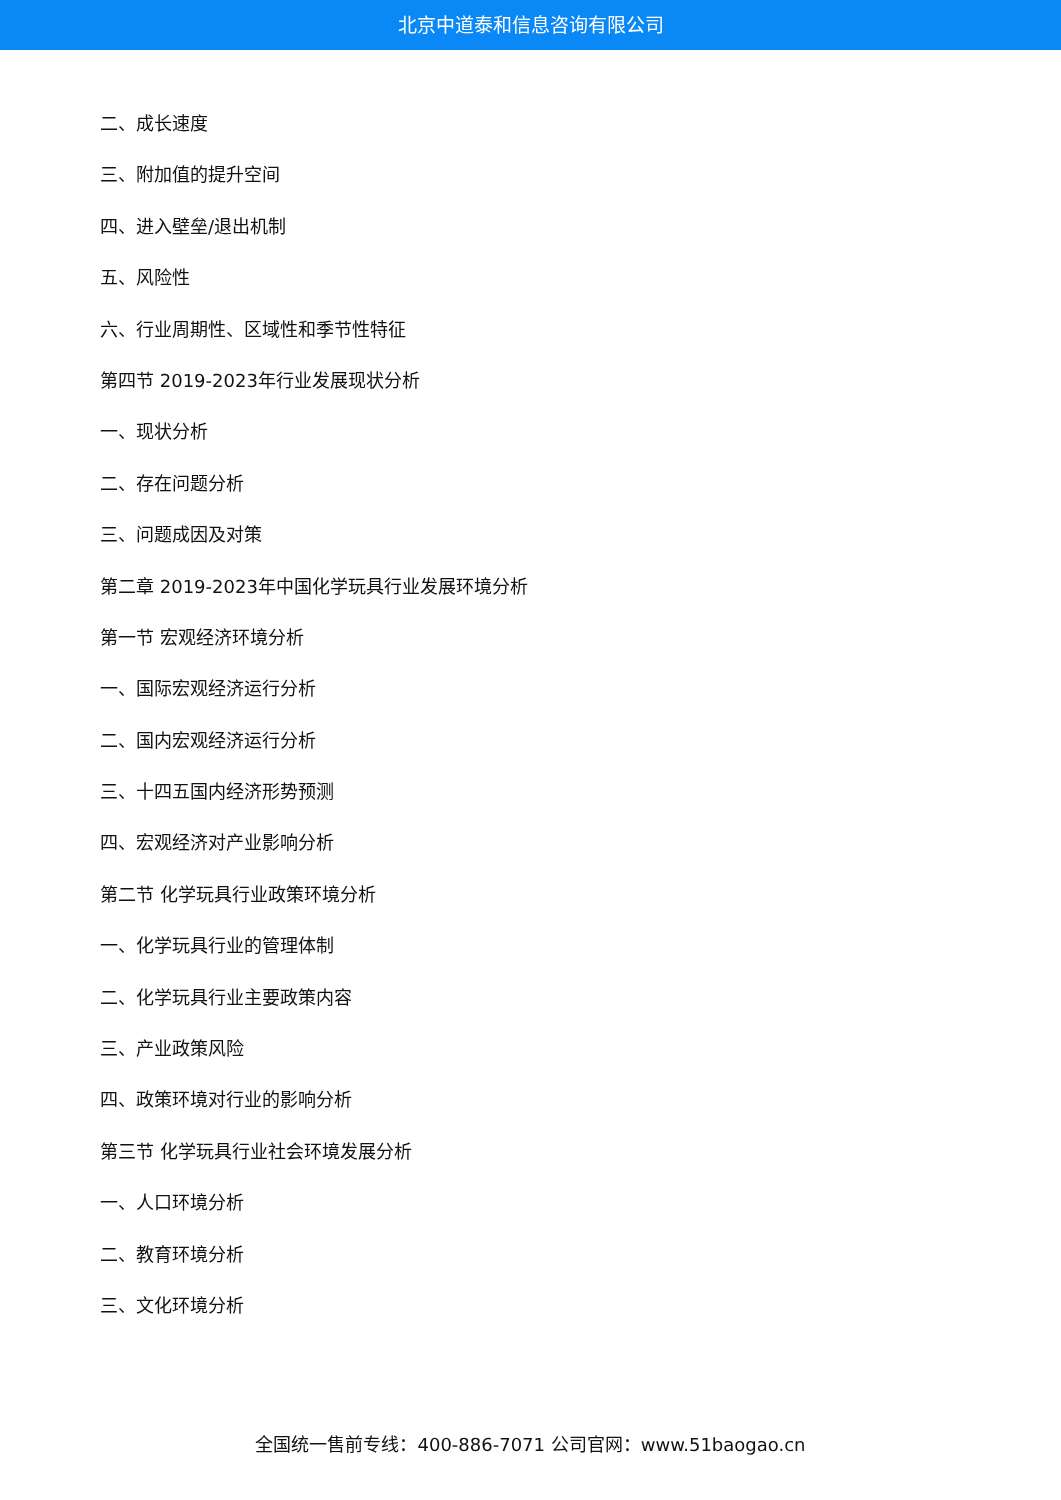北京中道泰和信息咨询有限公司
二、成长速度
三、附加值的提升空间
四、进入壁垒/退出机制
五、风险性
六、行业周期性、区域性和季节性特征
第四节 2019-2023年行业发展现状分析
一、现状分析
二、存在问题分析
三、问题成因及对策
第二章 2019-2023年中国化学玩具行业发展环境分析
第一节 宏观经济环境分析
一、国际宏观经济运行分析
二、国内宏观经济运行分析
三、十四五国内经济形势预测
四、宏观经济对产业影响分析
第二节 化学玩具行业政策环境分析
一、化学玩具行业的管理体制
二、化学玩具行业主要政策内容
三、产业政策风险
四、政策环境对行业的影响分析
第三节 化学玩具行业社会环境发展分析
一、人口环境分析
二、教育环境分析
三、文化环境分析
全国统一售前专线：400-886-7071 公司官网：www.51baogao.cn